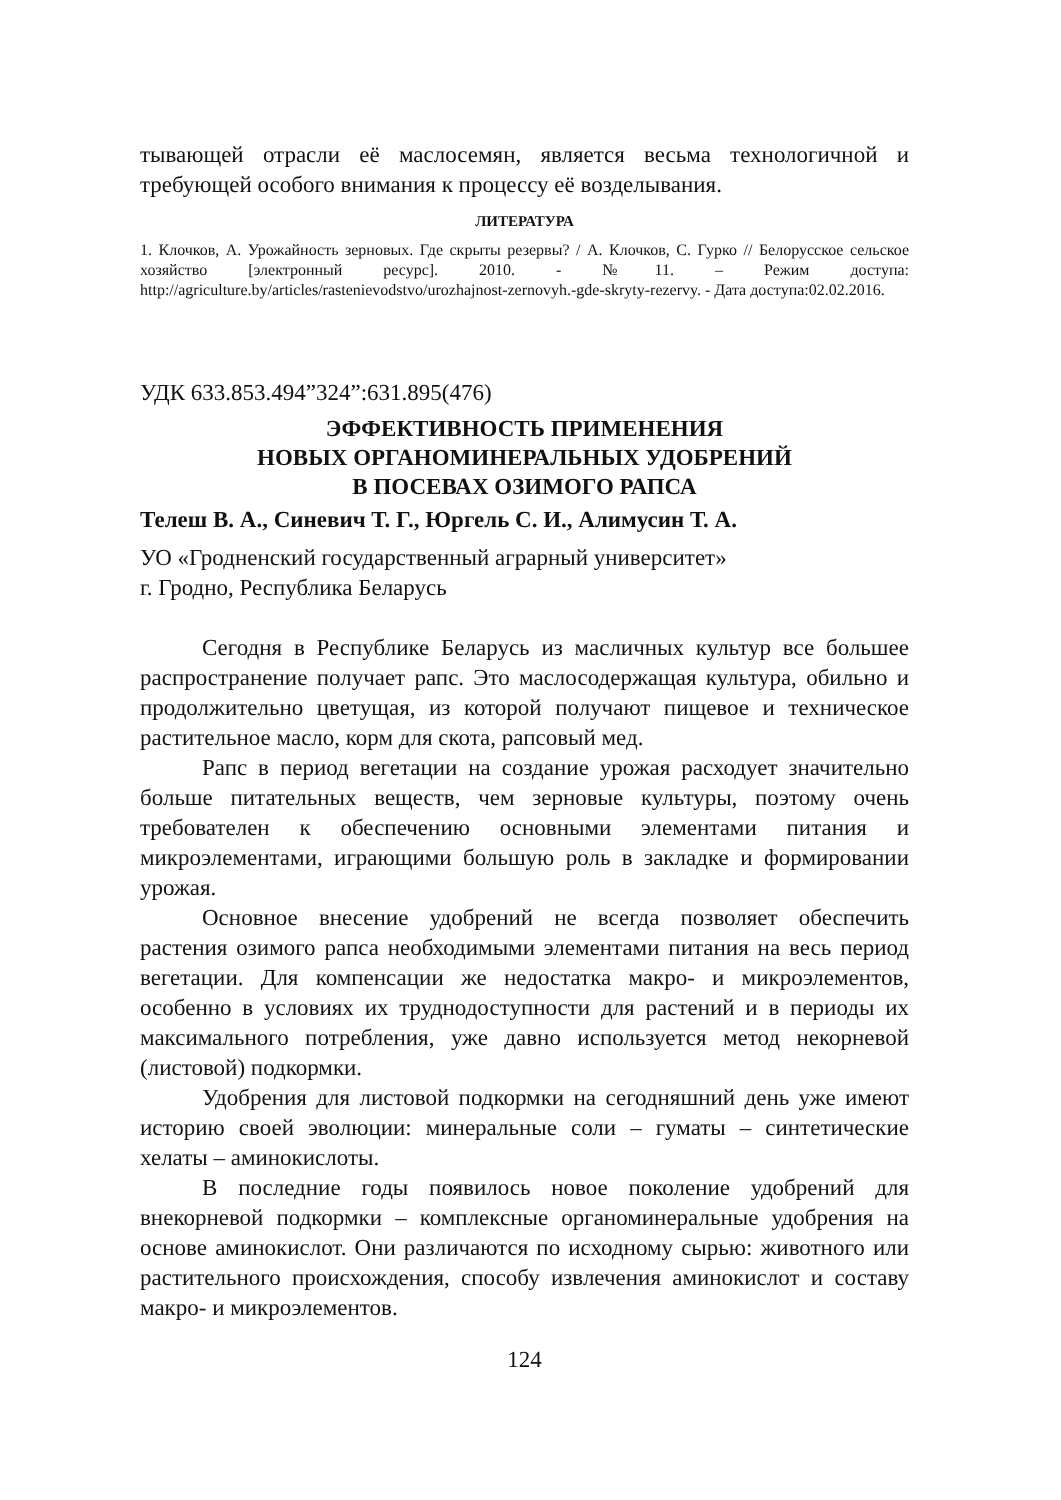тывающей отрасли её маслосемян, является весьма технологичной и требующей особого внимания к процессу её возделывания.
ЛИТЕРАТУРА
1. Клочков, А. Урожайность зерновых. Где скрыты резервы? / А. Клочков, С. Гурко // Белорусское сельское хозяйство [электронный ресурс]. 2010. - №11. – Режим доступа: http://agriculture.by/articles/rastenievodstvo/urozhajnost-zernovyh.-gde-skryty-rezervy. - Дата доступа:02.02.2016.
УДК 633.853.494”324”:631.895(476)
ЭФФЕКТИВНОСТЬ ПРИМЕНЕНИЯ
НОВЫХ ОРГАНОМИНЕРАЛЬНЫХ УДОБРЕНИЙ
В ПОСЕВАХ ОЗИМОГО РАПСА
Телеш В. А., Синевич Т. Г., Юргель С. И., Алимусин Т. А.
УО «Гродненский государственный аграрный университет»
г. Гродно, Республика Беларусь
Сегодня в Республике Беларусь из масличных культур все большее распространение получает рапс. Это маслосодержащая культура, обильно и продолжительно цветущая, из которой получают пищевое и техническое растительное масло, корм для скота, рапсовый мед.
Рапс в период вегетации на создание урожая расходует значительно больше питательных веществ, чем зерновые культуры, поэтому очень требователен к обеспечению основными элементами питания и микроэлементами, играющими большую роль в закладке и формировании урожая.
Основное внесение удобрений не всегда позволяет обеспечить растения озимого рапса необходимыми элементами питания на весь период вегетации. Для компенсации же недостатка макро- и микроэлементов, особенно в условиях их труднодоступности для растений и в периоды их максимального потребления, уже давно используется метод некорневой (листовой) подкормки.
Удобрения для листовой подкормки на сегодняшний день уже имеют историю своей эволюции: минеральные соли – гуматы – синтетические хелаты – аминокислоты.
В последние годы появилось новое поколение удобрений для внекорневой подкормки – комплексные органоминеральные удобрения на основе аминокислот. Они различаются по исходному сырью: животного или растительного происхождения, способу извлечения аминокислот и составу макро- и микроэлементов.
124